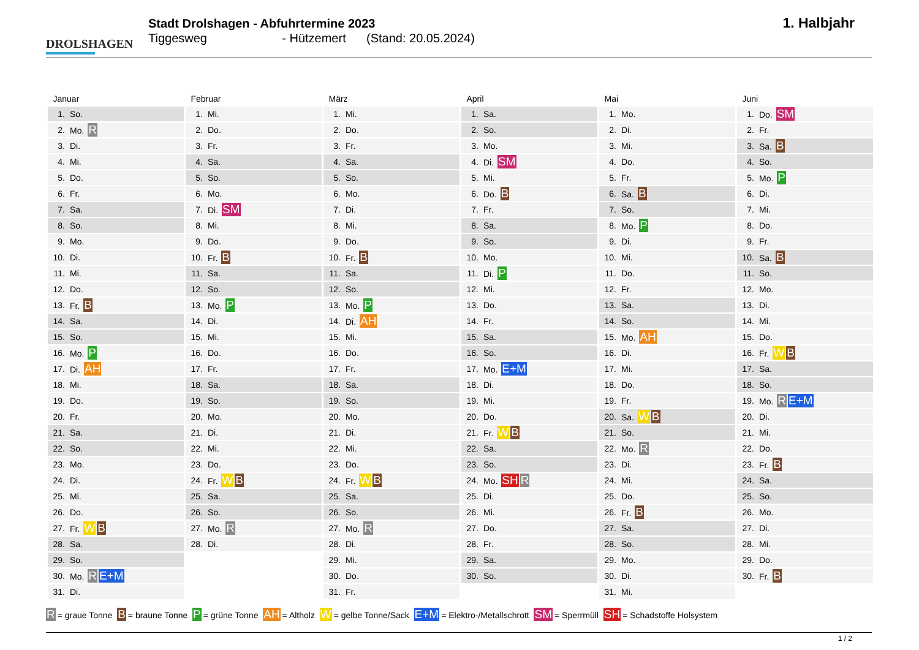DROLSHAGEN
Stadt Drolshagen - Abfuhrtermine 2023
Tiggesweg - Hützemert (Stand: 20.05.2024)
1. Halbjahr
| Januar | | Februar | | März | | April | | Mai | | Juni | |
| --- | --- | --- | --- | --- | --- | --- | --- | --- | --- | --- | --- |
| 1. | So. | 1. | Mi. | 1. | Mi. | 1. | Sa. | 1. | Mo. | 1. | Do. SM |
| 2. | Mo. R | 2. | Do. | 2. | Do. | 2. | So. | 2. | Di. | 2. | Fr. |
| 3. | Di. | 3. | Fr. | 3. | Fr. | 3. | Mo. | 3. | Mi. | 3. | Sa. B |
| 4. | Mi. | 4. | Sa. | 4. | Sa. | 4. | Di. SM | 4. | Do. | 4. | So. |
| 5. | Do. | 5. | So. | 5. | So. | 5. | Mi. | 5. | Fr. | 5. | Mo. P |
| 6. | Fr. | 6. | Mo. | 6. | Mo. | 6. | Do. B | 6. | Sa. B | 6. | Di. |
| 7. | Sa. | 7. | Di. SM | 7. | Di. | 7. | Fr. | 7. | So. | 7. | Mi. |
| 8. | So. | 8. | Mi. | 8. | Mi. | 8. | Sa. | 8. | Mo. P | 8. | Do. |
| 9. | Mo. | 9. | Do. | 9. | Do. | 9. | So. | 9. | Di. | 9. | Fr. |
| 10. | Di. | 10. | Fr. B | 10. | Fr. B | 10. | Mo. | 10. | Mi. | 10. | Sa. B |
| 11. | Mi. | 11. | Sa. | 11. | Sa. | 11. | Di. P | 11. | Do. | 11. | So. |
| 12. | Do. | 12. | So. | 12. | So. | 12. | Mi. | 12. | Fr. | 12. | Mo. |
| 13. | Fr. B | 13. | Mo. P | 13. | Mo. P | 13. | Do. | 13. | Sa. | 13. | Di. |
| 14. | Sa. | 14. | Di. | 14. | Di. AH | 14. | Fr. | 14. | So. | 14. | Mi. |
| 15. | So. | 15. | Mi. | 15. | Mi. | 15. | Sa. | 15. | Mo. AH | 15. | Do. |
| 16. | Mo. P | 16. | Do. | 16. | Do. | 16. | So. | 16. | Di. | 16. | Fr. W B |
| 17. | Di. AH | 17. | Fr. | 17. | Fr. | 17. | Mo. E+M | 17. | Mi. | 17. | Sa. |
| 18. | Mi. | 18. | Sa. | 18. | Sa. | 18. | Di. | 18. | Do. | 18. | So. |
| 19. | Do. | 19. | So. | 19. | So. | 19. | Mi. | 19. | Fr. | 19. | Mo. R E+M |
| 20. | Fr. | 20. | Mo. | 20. | Mo. | 20. | Do. | 20. | Sa. W B | 20. | Di. |
| 21. | Sa. | 21. | Di. | 21. | Di. | 21. | Fr. W B | 21. | So. | 21. | Mi. |
| 22. | So. | 22. | Mi. | 22. | Mi. | 22. | Sa. | 22. | Mo. R | 22. | Do. |
| 23. | Mo. | 23. | Do. | 23. | Do. | 23. | So. | 23. | Di. | 23. | Fr. B |
| 24. | Di. | 24. | Fr. W B | 24. | Fr. W B | 24. | Mo. SH R | 24. | Mi. | 24. | Sa. |
| 25. | Mi. | 25. | Sa. | 25. | Sa. | 25. | Di. | 25. | Do. | 25. | So. |
| 26. | Do. | 26. | So. | 26. | So. | 26. | Mi. | 26. | Fr. B | 26. | Mo. |
| 27. | Fr. W B | 27. | Mo. R | 27. | Mo. R | 27. | Do. | 27. | Sa. | 27. | Di. |
| 28. | Sa. | 28. | Di. | 28. | Di. | 28. | Fr. | 28. | So. | 28. | Mi. |
| 29. | So. | | | 29. | Mi. | 29. | Sa. | 29. | Mo. | 29. | Do. |
| 30. | Mo. R E+M | | | 30. | Do. | 30. | So. | 30. | Di. | 30. | Fr. B |
| 31. | Di. | | | 31. | Fr. | | | 31. | Mi. | | |
R = graue Tonne B = braune Tonne P = grüne Tonne AH = Altholz W = gelbe Tonne/Sack E+M = Elektro-/Metallschrott SM = Sperrmüll SH = Schadstoffe Holsystem
1 / 2